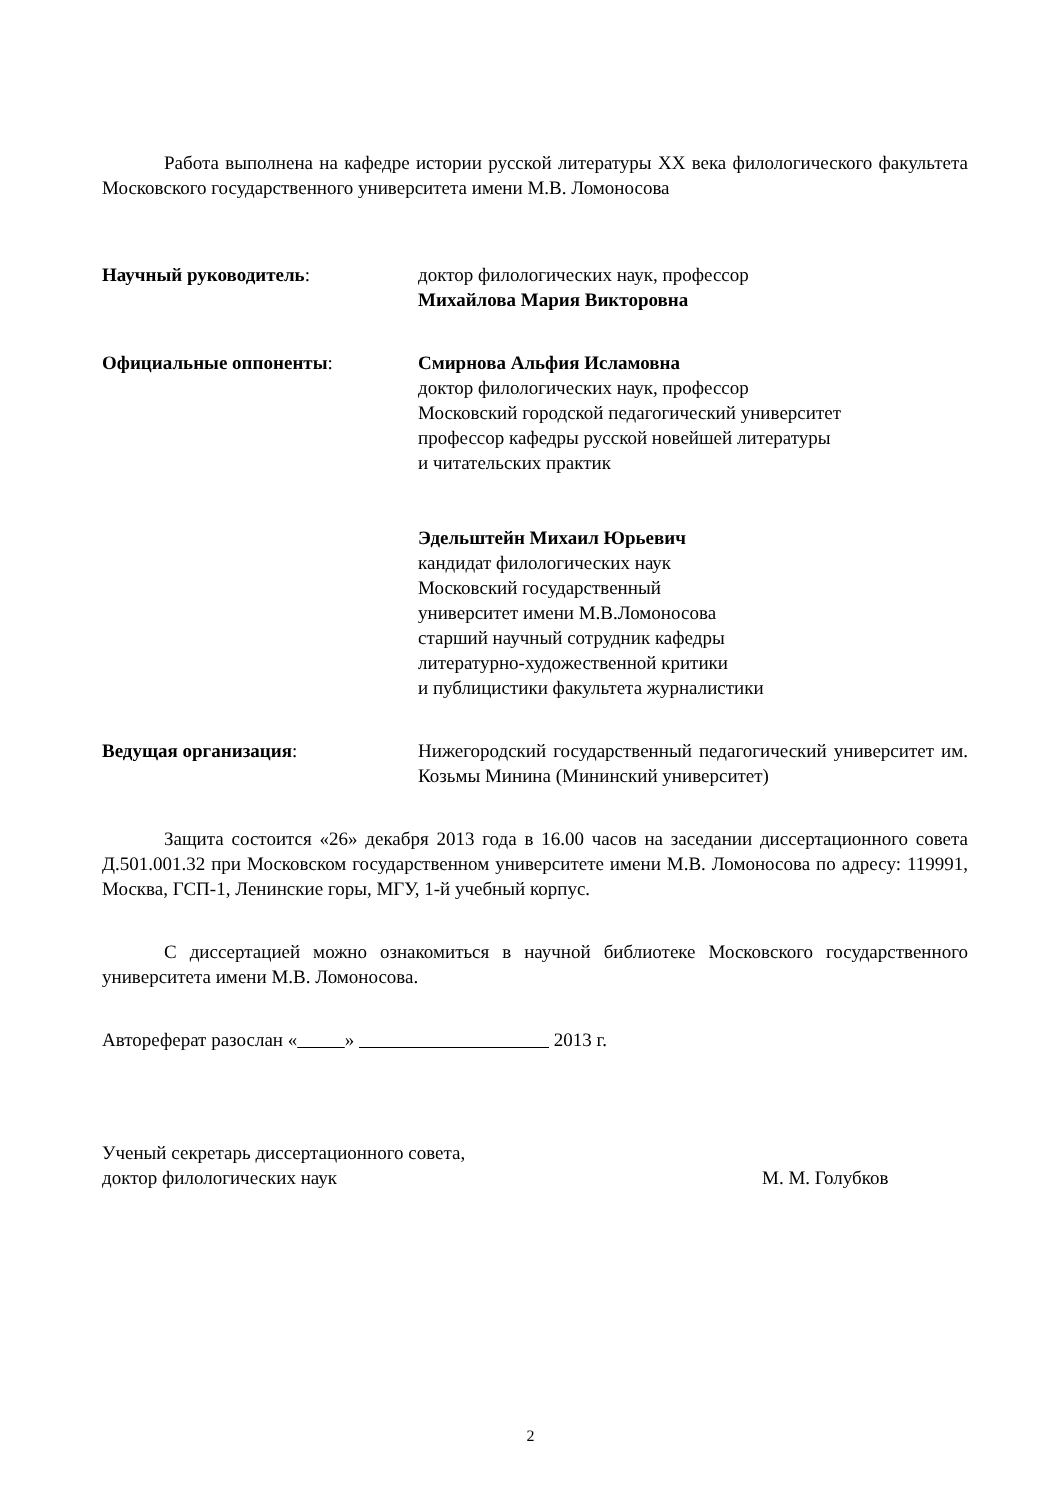Работа выполнена на кафедре истории русской литературы XX века филологического факультета Московского государственного университета имени М.В. Ломоносова
Научный руководитель: доктор филологических наук, профессор
Михайлова Мария Викторовна
Официальные оппоненты: Смирнова Альфия Исламовна
доктор филологических наук, профессор
Московский городской педагогический университет
профессор кафедры русской новейшей литературы
и читательских практик
Эдельштейн Михаил Юрьевич
кандидат филологических наук
Московский государственный
университет имени М.В.Ломоносова
старший научный сотрудник кафедры
литературно-художественной критики
и публицистики факультета журналистики
Ведущая организация: Нижегородский государственный педагогический университет им. Козьмы Минина (Мининский университет)
Защита состоится «26» декабря 2013 года в 16.00 часов на заседании диссертационного совета Д.501.001.32 при Московском государственном университете имени М.В. Ломоносова по адресу: 119991, Москва, ГСП-1, Ленинские горы, МГУ, 1-й учебный корпус.
С диссертацией можно ознакомиться в научной библиотеке Московского государственного университета имени М.В. Ломоносова.
Автореферат разослан « » 2013 г.
Ученый секретарь диссертационного совета,
доктор филологических наук М. М. Голубков
2